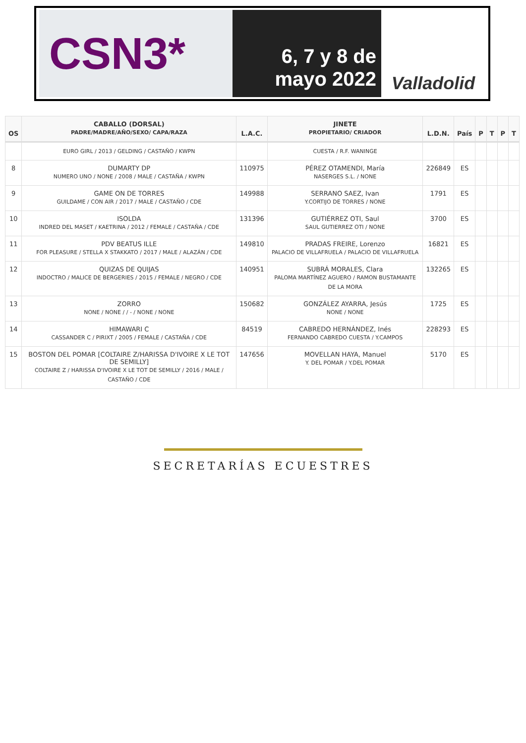CSN3*
6, 7 y 8 de
mayo 2022
Valladolid
| OS | CABALLO (DORSAL) PADRE/MADRE/AÑO/SEXO/ CAPA/RAZA | L.A.C. | JINETE PROPIETARIO/ CRIADOR | L.D.N. | País | P | T | P | T |
| --- | --- | --- | --- | --- | --- | --- | --- | --- | --- |
| | EURO GIRL / 2013 / GELDING / CASTAÑO / KWPN | | CUESTA / R.F. WANINGE | | | | | | |
| 8 | DUMARTY DP NUMERO UNO / NONE / 2008 / MALE / CASTAÑA / KWPN | 110975 | PÉREZ OTAMENDI, María NASERGES S.L. / NONE | 226849 | ES | | | | |
| 9 | GAME ON DE TORRES GUILDAME / CON AIR / 2017 / MALE / CASTAÑO / CDE | 149988 | SERRANO SAEZ, Ivan Y.CORTIJO DE TORRES / NONE | 1791 | ES | | | | |
| 10 | ISOLDA INDRED DEL MASET / KAETRINA / 2012 / FEMALE / CASTAÑA / CDE | 131396 | GUTIÉRREZ OTI, Saul SAUL GUTIERREZ OTI / NONE | 3700 | ES | | | | |
| 11 | PDV BEATUS ILLE FOR PLEASURE / STELLA X STAKKATO / 2017 / MALE / ALAZÁN / CDE | 149810 | PRADAS FREIRE, Lorenzo PALACIO DE VILLAFRUELA / PALACIO DE VILLAFRUELA | 16821 | ES | | | | |
| 12 | QUIZAS DE QUIJAS INDOCTRO / MALICE DE BERGERIES / 2015 / FEMALE / NEGRO / CDE | 140951 | SUBRÁ MORALES, Clara PALOMA MARTÍNEZ AGUERO / RAMON BUSTAMANTE DE LA MORA | 132265 | ES | | | | |
| 13 | ZORRO NONE / NONE / / - / NONE / NONE | 150682 | GONZÁLEZ AYARRA, Jesús NONE / NONE | 1725 | ES | | | | |
| 14 | HIMAWARI C CASSANDER C / PIRIXT / 2005 / FEMALE / CASTAÑA / CDE | 84519 | CABREDO HERNÁNDEZ, Inés FERNANDO CABREDO CUESTA / Y.CAMPOS | 228293 | ES | | | | |
| 15 | BOSTON DEL POMAR [COLTAIRE Z/HARISSA D'IVOIRE X LE TOT DE SEMILLY] COLTAIRE Z / HARISSA D'IVOIRE X LE TOT DE SEMILLY / 2016 / MALE / CASTAÑO / CDE | 147656 | MOVELLAN HAYA, Manuel Y. DEL POMAR / Y.DEL POMAR | 5170 | ES | | | | |
SECRETARÍAS ECUESTRES